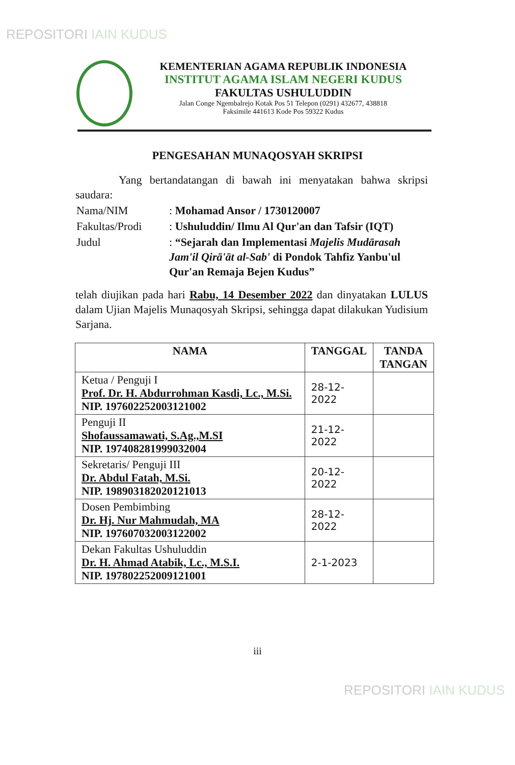REPOSITORI IAIN KUDUS
KEMENTERIAN AGAMA REPUBLIK INDONESIA
INSTITUT AGAMA ISLAM NEGERI KUDUS
FAKULTAS USHULUDDIN
Jalan Conge Ngembalrejo Kotak Pos 51 Telepon (0291) 432677, 438818
Faksimile 441613 Kode Pos 59322 Kudus
PENGESAHAN MUNAQOSYAH SKRIPSI
Yang bertandatangan di bawah ini menyatakan bahwa skripsi saudara:
| Nama/NIM | : Mohamad Ansor / 1730120007 |
| Fakultas/Prodi | : Ushuluddin/ Ilmu Al Qur'an dan Tafsir (IQT) |
| Judul | : “Sejarah dan Implementasi Majelis Mudārasah Jam'il Qirā'āt al-Sab' di Pondok Tahfiz Yanbu'ul Qur'an Remaja Bejen Kudus” |
telah diujikan pada hari Rabu, 14 Desember 2022 dan dinyatakan LULUS dalam Ujian Majelis Munaqosyah Skripsi, sehingga dapat dilakukan Yudisium Sarjana.
| NAMA | TANGGAL | TANDA TANGAN |
| --- | --- | --- |
| Ketua / Penguji I Prof. Dr. H. Abdurrohman Kasdi, Lc., M.Si. NIP. 197602252003121002 | 28-12-2022 | |
| Penguji II Shofaussamawati, S.Ag.,M.SI NIP. 197408281999032004 | 21-12-2022 | |
| Sekretaris/ Penguji III Dr. Abdul Fatah, M.Si. NIP. 198903182020121013 | 20-12-2022 | |
| Dosen Pembimbing Dr. Hj. Nur Mahmudah, MA NIP. 197607032003122002 | 28-12-2022 | |
| Dekan Fakultas Ushuluddin Dr. H. Ahmad Atabik, Lc., M.S.I. NIP. 197802252009121001 | 2-1-2023 | |
iii
REPOSITORI IAIN KUDUS